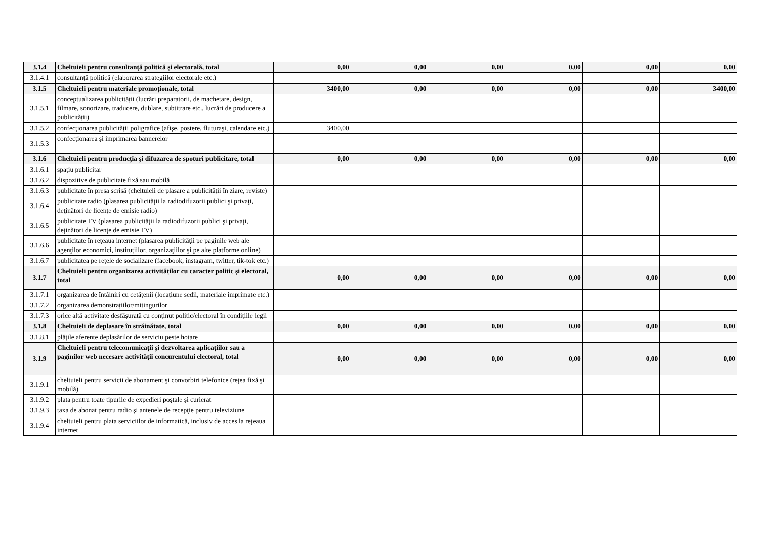| 3.1.4 | Cheltuieli pentru consultanță politică și electorală, total | 0,00 | 0,00 | 0,00 | 0,00 | 0,00 | 0,00 |
| 3.1.4.1 | consultanță politică (elaborarea strategiilor electorale etc.) | | | | | | |
| 3.1.5 | Cheltuieli pentru materiale promoționale, total | 3400,00 | 0,00 | 0,00 | 0,00 | 0,00 | 3400,00 |
| 3.1.5.1 | conceptualizarea publicității (lucrări preparatorii, de machetare, design, filmare, sonorizare, traducere, dublare, subtitrare etc., lucrări de producere a publicității) | | | | | | |
| 3.1.5.2 | confecţionarea publicității poligrafice (afişe, postere, fluturaşi, calendare etc.) | 3400,00 | | | | | |
| 3.1.5.3 | confecționarea și imprimarea bannerelor | | | | | | |
| 3.1.6 | Cheltuieli pentru producția și difuzarea de spoturi publicitare, total | 0,00 | 0,00 | 0,00 | 0,00 | 0,00 | 0,00 |
| 3.1.6.1 | spațiu publicitar | | | | | | |
| 3.1.6.2 | dispozitive de publicitate fixă sau mobilă | | | | | | |
| 3.1.6.3 | publicitate în presa scrisă (cheltuieli de plasare a publicităţii în ziare, reviste) | | | | | | |
| 3.1.6.4 | publicitate radio (plasarea publicităţii la radiodifuzorii publici şi privaţi, deţinători de licenţe de emisie radio) | | | | | | |
| 3.1.6.5 | publicitate TV (plasarea publicităţii la radiodifuzorii publici şi privaţi, deţinători de licenţe de emisie TV) | | | | | | |
| 3.1.6.6 | publicitate în reţeaua internet (plasarea publicităţii pe paginile web ale agenţilor economici, instituțiilor, organizaţiilor şi pe alte platforme online) | | | | | | |
| 3.1.6.7 | publicitatea pe rețele de socializare (facebook, instagram, twitter, tik-tok etc.) | | | | | | |
| 3.1.7 | Cheltuieli pentru organizarea activităților cu caracter politic și electoral, total | 0,00 | 0,00 | 0,00 | 0,00 | 0,00 | 0,00 |
| 3.1.7.1 | organizarea de întâlniri cu cetățenii (locațiune sedii, materiale imprimate etc.) | | | | | | |
| 3.1.7.2 | organizarea demonstrațiilor/mitingurilor | | | | | | |
| 3.1.7.3 | orice altă activitate desfășurată cu conținut politic/electoral în condițiile legii | | | | | | |
| 3.1.8 | Cheltuieli de deplasare în străinătate, total | 0,00 | 0,00 | 0,00 | 0,00 | 0,00 | 0,00 |
| 3.1.8.1 | plățile aferente deplasărilor de serviciu peste hotare | | | | | | |
| 3.1.9 | Cheltuieli pentru telecomunicații și dezvoltarea aplicațiilor sau a paginilor web necesare activității concurentului electoral, total | 0,00 | 0,00 | 0,00 | 0,00 | 0,00 | 0,00 |
| 3.1.9.1 | cheltuieli pentru servicii de abonament şi convorbiri telefonice (reţea fixă şi mobilă) | | | | | | |
| 3.1.9.2 | plata pentru toate tipurile de expedieri poştale şi curierat | | | | | | |
| 3.1.9.3 | taxa de abonat pentru radio şi antenele de recepţie pentru televiziune | | | | | | |
| 3.1.9.4 | cheltuieli pentru plata serviciilor de informatică, inclusiv de acces la reţeaua internet | | | | | | |